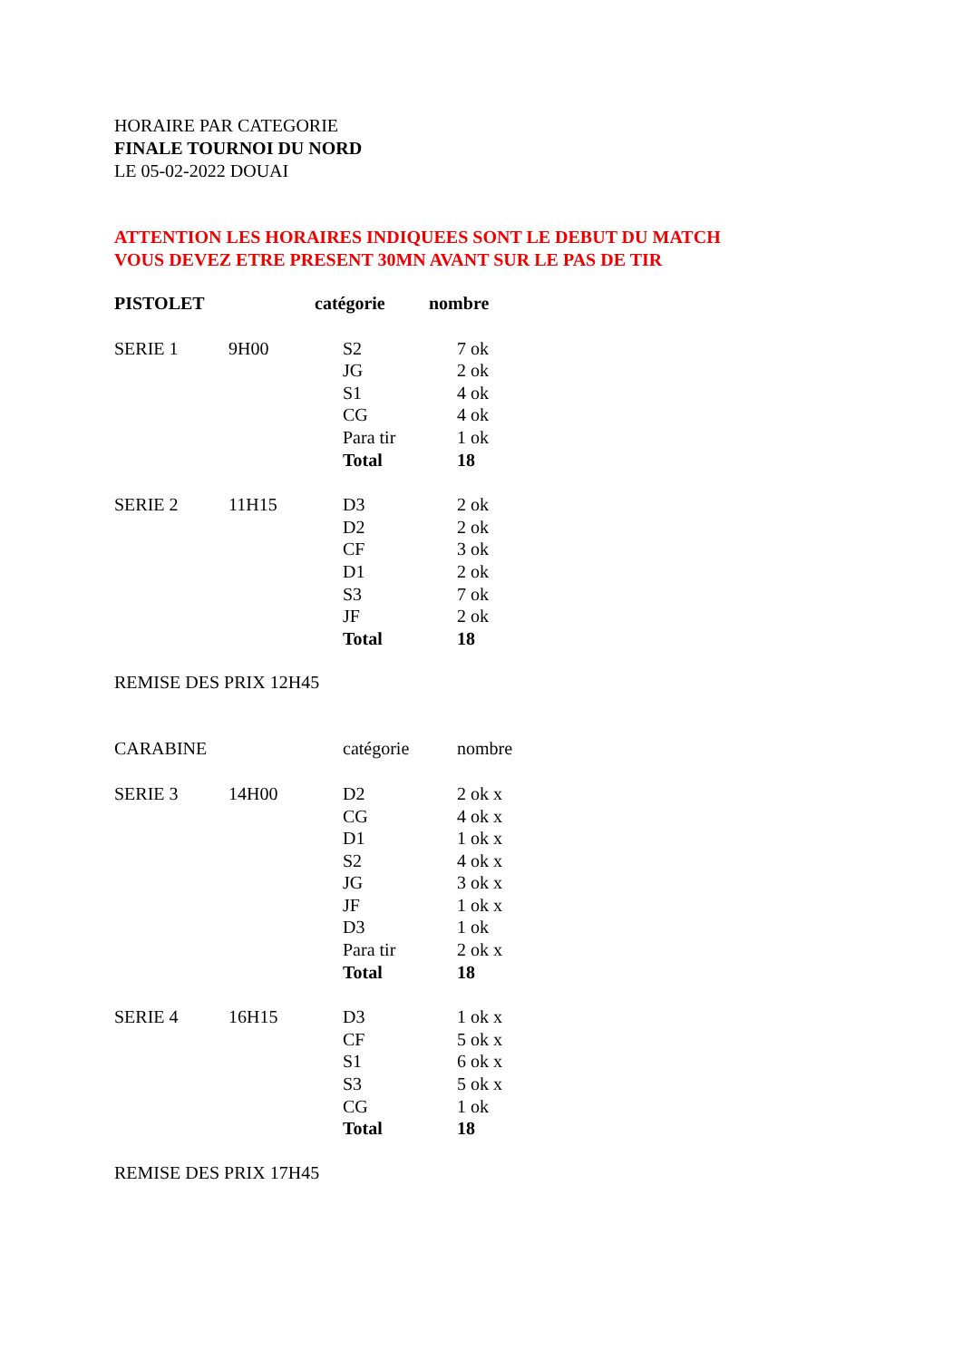HORAIRE PAR CATEGORIE
FINALE TOURNOI DU NORD
LE 05-02-2022 DOUAI
ATTENTION LES HORAIRES INDIQUEES SONT LE DEBUT DU MATCH
VOUS DEVEZ ETRE PRESENT 30MN AVANT SUR LE PAS DE TIR
| PISTOLET | | catégorie | nombre |
| --- | --- | --- | --- |
| SERIE 1 | 9H00 | S2 | 7 ok |
| | | JG | 2 ok |
| | | S1 | 4 ok |
| | | CG | 4 ok |
| | | Para tir | 1 ok |
| | | Total | 18 |
| SERIE 2 | 11H15 | D3 | 2 ok |
| | | D2 | 2 ok |
| | | CF | 3 ok |
| | | D1 | 2 ok |
| | | S3 | 7 ok |
| | | JF | 2 ok |
| | | Total | 18 |
REMISE DES PRIX 12H45
| CARABINE | | catégorie | nombre |
| SERIE 3 | 14H00 | D2 | 2 ok x |
| | | CG | 4 ok x |
| | | D1 | 1 ok x |
| | | S2 | 4 ok x |
| | | JG | 3 ok x |
| | | JF | 1 ok x |
| | | D3 | 1 ok |
| | | Para tir | 2 ok x |
| | | Total | 18 |
| SERIE 4 | 16H15 | D3 | 1 ok x |
| | | CF | 5 ok x |
| | | S1 | 6 ok x |
| | | S3 | 5 ok x |
| | | CG | 1 ok |
| | | Total | 18 |
REMISE DES PRIX 17H45